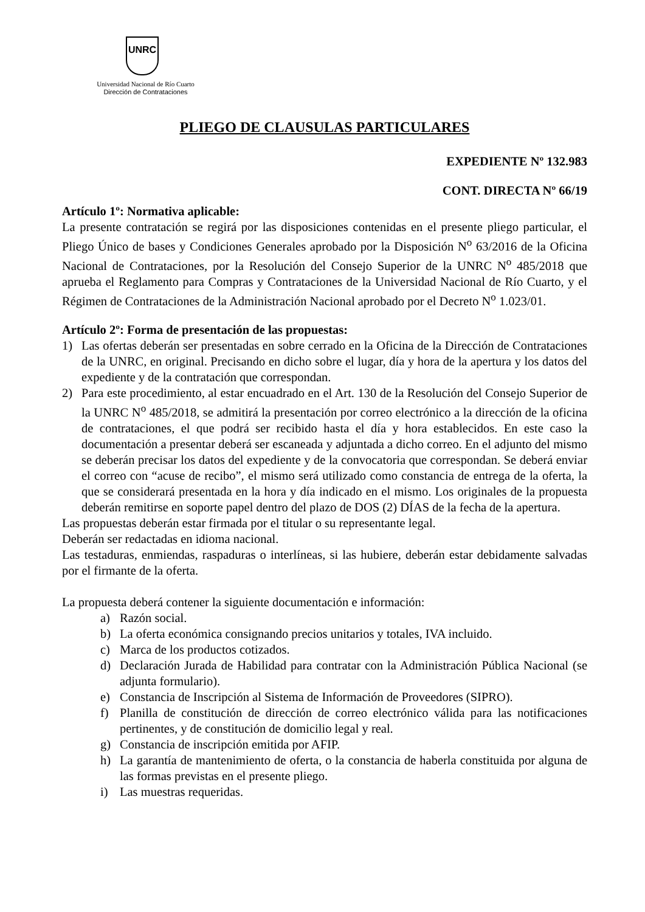UNRC
Universidad Nacional de Río Cuarto
Dirección de Contrataciones
PLIEGO DE CLAUSULAS PARTICULARES
EXPEDIENTE Nº 132.983
CONT. DIRECTA Nº 66/19
Artículo 1º: Normativa aplicable:
La presente contratación se regirá por las disposiciones contenidas en el presente pliego particular, el Pliego Único de bases y Condiciones Generales aprobado por la Disposición N<sup>o</sup> 63/2016 de la Oficina Nacional de Contrataciones, por la Resolución del Consejo Superior de la UNRC N<sup>o</sup> 485/2018 que aprueba el Reglamento para Compras y Contrataciones de la Universidad Nacional de Río Cuarto, y el Régimen de Contrataciones de la Administración Nacional aprobado por el Decreto N<sup>o</sup> 1.023/01.
Artículo 2º: Forma de presentación de las propuestas:
1) Las ofertas deberán ser presentadas en sobre cerrado en la Oficina de la Dirección de Contrataciones de la UNRC, en original. Precisando en dicho sobre el lugar, día y hora de la apertura y los datos del expediente y de la contratación que correspondan.
2) Para este procedimiento, al estar encuadrado en el Art. 130 de la Resolución del Consejo Superior de la UNRC N<sup>o</sup> 485/2018, se admitirá la presentación por correo electrónico a la dirección de la oficina de contrataciones, el que podrá ser recibido hasta el día y hora establecidos. En este caso la documentación a presentar deberá ser escaneada y adjuntada a dicho correo. En el adjunto del mismo se deberán precisar los datos del expediente y de la convocatoria que correspondan. Se deberá enviar el correo con “acuse de recibo”, el mismo será utilizado como constancia de entrega de la oferta, la que se considerará presentada en la hora y día indicado en el mismo. Los originales de la propuesta deberán remitirse en soporte papel dentro del plazo de DOS (2) DÍAS de la fecha de la apertura.
Las propuestas deberán estar firmada por el titular o su representante legal.
Deberán ser redactadas en idioma nacional.
Las testaduras, enmiendas, raspaduras o interlíneas, si las hubiere, deberán estar debidamente salvadas por el firmante de la oferta.
La propuesta deberá contener la siguiente documentación e información:
a) Razón social.
b) La oferta económica consignando precios unitarios y totales, IVA incluido.
c) Marca de los productos cotizados.
d) Declaración Jurada de Habilidad para contratar con la Administración Pública Nacional (se adjunta formulario).
e) Constancia de Inscripción al Sistema de Información de Proveedores (SIPRO).
f) Planilla de constitución de dirección de correo electrónico válida para las notificaciones pertinentes, y de constitución de domicilio legal y real.
g) Constancia de inscripción emitida por AFIP.
h) La garantía de mantenimiento de oferta, o la constancia de haberla constituida por alguna de las formas previstas en el presente pliego.
i) Las muestras requeridas.